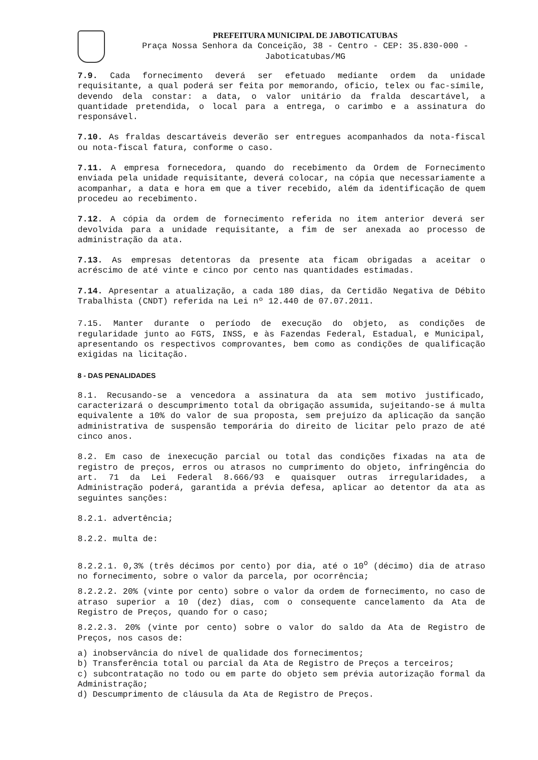PREFEITURA MUNICIPAL DE JABOTICATUBAS
Praça Nossa Senhora da Conceição, 38 - Centro - CEP: 35.830-000 - Jaboticatubas/MG
7.9. Cada fornecimento deverá ser efetuado mediante ordem da unidade requisitante, a qual poderá ser feita por memorando, oficio, telex ou fac-símile, devendo dela constar: a data, o valor unitário da fralda descartável, a quantidade pretendida, o local para a entrega, o carimbo e a assinatura do responsável.
7.10. As fraldas descartáveis deverão ser entregues acompanhados da nota-fiscal ou nota-fiscal fatura, conforme o caso.
7.11. A empresa fornecedora, quando do recebimento da Ordem de Fornecimento enviada pela unidade requisitante, deverá colocar, na cópia que necessariamente a acompanhar, a data e hora em que a tiver recebido, além da identificação de quem procedeu ao recebimento.
7.12. A cópia da ordem de fornecimento referida no item anterior deverá ser devolvida para a unidade requisitante, a fim de ser anexada ao processo de administração da ata.
7.13. As empresas detentoras da presente ata ficam obrigadas a aceitar o acréscimo de até vinte e cinco por cento nas quantidades estimadas.
7.14. Apresentar a atualização, a cada 180 dias, da Certidão Negativa de Débito Trabalhista (CNDT) referida na Lei nº 12.440 de 07.07.2011.
7.15. Manter durante o período de execução do objeto, as condições de regularidade junto ao FGTS, INSS, e às Fazendas Federal, Estadual, e Municipal, apresentando os respectivos comprovantes, bem como as condições de qualificação exigidas na licitação.
8 - DAS PENALIDADES
8.1. Recusando-se a vencedora a assinatura da ata sem motivo justificado, caracterizará o descumprimento total da obrigação assumida, sujeitando-se á multa equivalente a 10% do valor de sua proposta, sem prejuízo da aplicação da sanção administrativa de suspensão temporária do direito de licitar pelo prazo de até cinco anos.
8.2. Em caso de inexecução parcial ou total das condições fixadas na ata de registro de preços, erros ou atrasos no cumprimento do objeto, infringência do art. 71 da Lei Federal 8.666/93 e quaisquer outras irregularidades, a Administração poderá, garantida a prévia defesa, aplicar ao detentor da ata as seguintes sanções:
8.2.1. advertência;
8.2.2. multa de:
8.2.2.1. 0,3% (três décimos por cento) por dia, até o 10<sup>o</sup> (décimo) dia de atraso no fornecimento, sobre o valor da parcela, por ocorrência;
8.2.2.2. 20% (vinte por cento) sobre o valor da ordem de fornecimento, no caso de atraso superior a 10 (dez) dias, com o consequente cancelamento da Ata de Registro de Preços, quando for o caso;
8.2.2.3. 20% (vinte por cento) sobre o valor do saldo da Ata de Registro de Preços, nos casos de:
a) inobservância do nível de qualidade dos fornecimentos;
b) Transferência total ou parcial da Ata de Registro de Preços a terceiros;
c) subcontratação no todo ou em parte do objeto sem prévia autorização formal da Administração;
d) Descumprimento de cláusula da Ata de Registro de Preços.